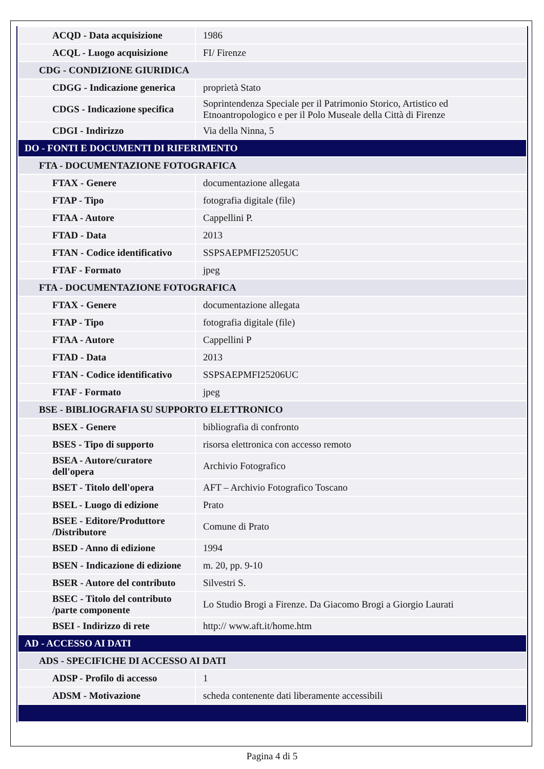| ACQD - Data acquisizione | 1986 |
| ACQL - Luogo acquisizione | FI/ Firenze |
| CDG - CONDIZIONE GIURIDICA | |
| CDGG - Indicazione generica | proprietà Stato |
| CDGS - Indicazione specifica | Soprintendenza Speciale per il Patrimonio Storico, Artistico ed Etnoantropologico e per il Polo Museale della Città di Firenze |
| CDGI - Indirizzo | Via della Ninna, 5 |
| DO - FONTI E DOCUMENTI DI RIFERIMENTO | |
| FTA - DOCUMENTAZIONE FOTOGRAFICA | |
| FTAX - Genere | documentazione allegata |
| FTAP - Tipo | fotografia digitale (file) |
| FTAA - Autore | Cappellini P. |
| FTAD - Data | 2013 |
| FTAN - Codice identificativo | SSPSAEPMFI25205UC |
| FTAF - Formato | jpeg |
| FTA - DOCUMENTAZIONE FOTOGRAFICA | |
| FTAX - Genere | documentazione allegata |
| FTAP - Tipo | fotografia digitale (file) |
| FTAA - Autore | Cappellini P |
| FTAD - Data | 2013 |
| FTAN - Codice identificativo | SSPSAEPMFI25206UC |
| FTAF - Formato | jpeg |
| BSE - BIBLIOGRAFIA SU SUPPORTO ELETTRONICO | |
| BSEX - Genere | bibliografia di confronto |
| BSES - Tipo di supporto | risorsa elettronica con accesso remoto |
| BSEA - Autore/curatore dell'opera | Archivio Fotografico |
| BSET - Titolo dell'opera | AFT – Archivio Fotografico Toscano |
| BSEL - Luogo di edizione | Prato |
| BSEE - Editore/Produttore /Distributore | Comune di Prato |
| BSED - Anno di edizione | 1994 |
| BSEN - Indicazione di edizione | m. 20, pp. 9-10 |
| BSER - Autore del contributo | Silvestri S. |
| BSEC - Titolo del contributo /parte componente | Lo Studio Brogi a Firenze. Da Giacomo Brogi a Giorgio Laurati |
| BSEI - Indirizzo di rete | http:// www.aft.it/home.htm |
| AD - ACCESSO AI DATI | |
| ADS - SPECIFICHE DI ACCESSO AI DATI | |
| ADSP - Profilo di accesso | 1 |
| ADSM - Motivazione | scheda contenente dati liberamente accessibili |
Pagina 4 di 5